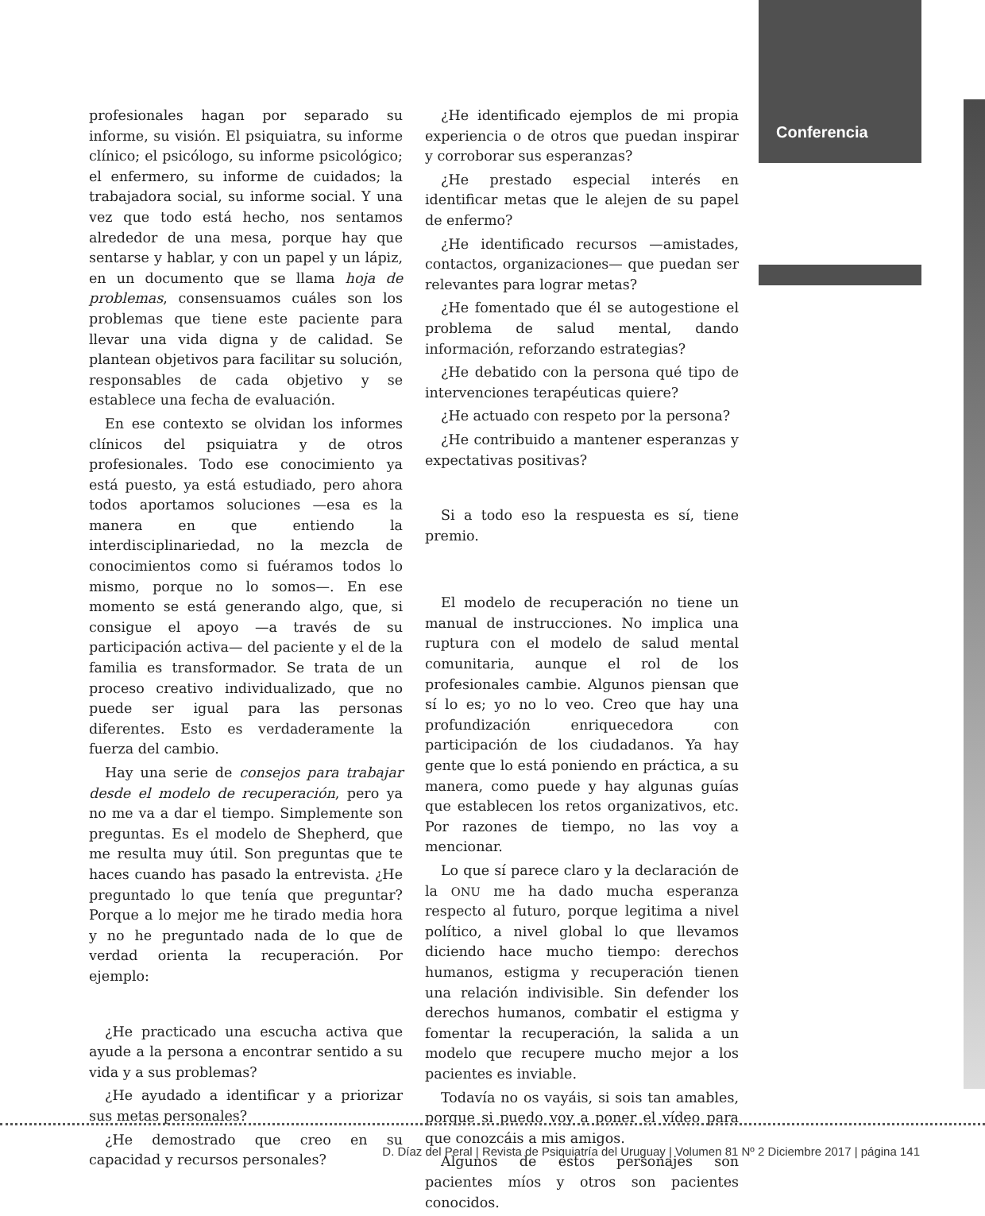Conferencia
profesionales hagan por separado su informe, su visión. El psiquiatra, su informe clínico; el psicólogo, su informe psicológico; el enfermero, su informe de cuidados; la trabajadora social, su informe social. Y una vez que todo está hecho, nos sentamos alrededor de una mesa, porque hay que sentarse y hablar, y con un papel y un lápiz, en un documento que se llama hoja de problemas, consensuamos cuáles son los problemas que tiene este paciente para llevar una vida digna y de calidad. Se plantean objetivos para facilitar su solución, responsables de cada objetivo y se establece una fecha de evaluación.
En ese contexto se olvidan los informes clínicos del psiquiatra y de otros profesionales. Todo ese conocimiento ya está puesto, ya está estudiado, pero ahora todos aportamos soluciones —esa es la manera en que entiendo la interdisciplinariedad, no la mezcla de conocimientos como si fuéramos todos lo mismo, porque no lo somos—. En ese momento se está generando algo, que, si consigue el apoyo —a través de su participación activa— del paciente y el de la familia es transformador. Se trata de un proceso creativo individualizado, que no puede ser igual para las personas diferentes. Esto es verdaderamente la fuerza del cambio.
Hay una serie de consejos para trabajar desde el modelo de recuperación, pero ya no me va a dar el tiempo. Simplemente son preguntas. Es el modelo de Shepherd, que me resulta muy útil. Son preguntas que te haces cuando has pasado la entrevista. ¿He preguntado lo que tenía que preguntar? Porque a lo mejor me he tirado media hora y no he preguntado nada de lo que de verdad orienta la recuperación. Por ejemplo:
¿He practicado una escucha activa que ayude a la persona a encontrar sentido a su vida y a sus problemas?
¿He ayudado a identificar y a priorizar sus metas personales?
¿He demostrado que creo en su capacidad y recursos personales?
¿He identificado ejemplos de mi propia experiencia o de otros que puedan inspirar y corroborar sus esperanzas?
¿He prestado especial interés en identificar metas que le alejen de su papel de enfermo?
¿He identificado recursos —amistades, contactos, organizaciones— que puedan ser relevantes para lograr metas?
¿He fomentado que él se autogestione el problema de salud mental, dando información, reforzando estrategias?
¿He debatido con la persona qué tipo de intervenciones terapéuticas quiere?
¿He actuado con respeto por la persona?
¿He contribuido a mantener esperanzas y expectativas positivas?
Si a todo eso la respuesta es sí, tiene premio.
El modelo de recuperación no tiene un manual de instrucciones. No implica una ruptura con el modelo de salud mental comunitaria, aunque el rol de los profesionales cambie. Algunos piensan que sí lo es; yo no lo veo. Creo que hay una profundización enriquecedora con participación de los ciudadanos. Ya hay gente que lo está poniendo en práctica, a su manera, como puede y hay algunas guías que establecen los retos organizativos, etc. Por razones de tiempo, no las voy a mencionar.
Lo que sí parece claro y la declaración de la ONU me ha dado mucha esperanza respecto al futuro, porque legitima a nivel político, a nivel global lo que llevamos diciendo hace mucho tiempo: derechos humanos, estigma y recuperación tienen una relación indivisible. Sin defender los derechos humanos, combatir el estigma y fomentar la recuperación, la salida a un modelo que recupere mucho mejor a los pacientes es inviable.
Todavía no os vayáis, si sois tan amables, porque si puedo voy a poner el vídeo para que conozcáis a mis amigos.
Algunos de estos personajes son pacientes míos y otros son pacientes conocidos.
D. Díaz del Peral | Revista de Psiquiatría del Uruguay | Volumen 81 Nº 2 Diciembre 2017 | página 141